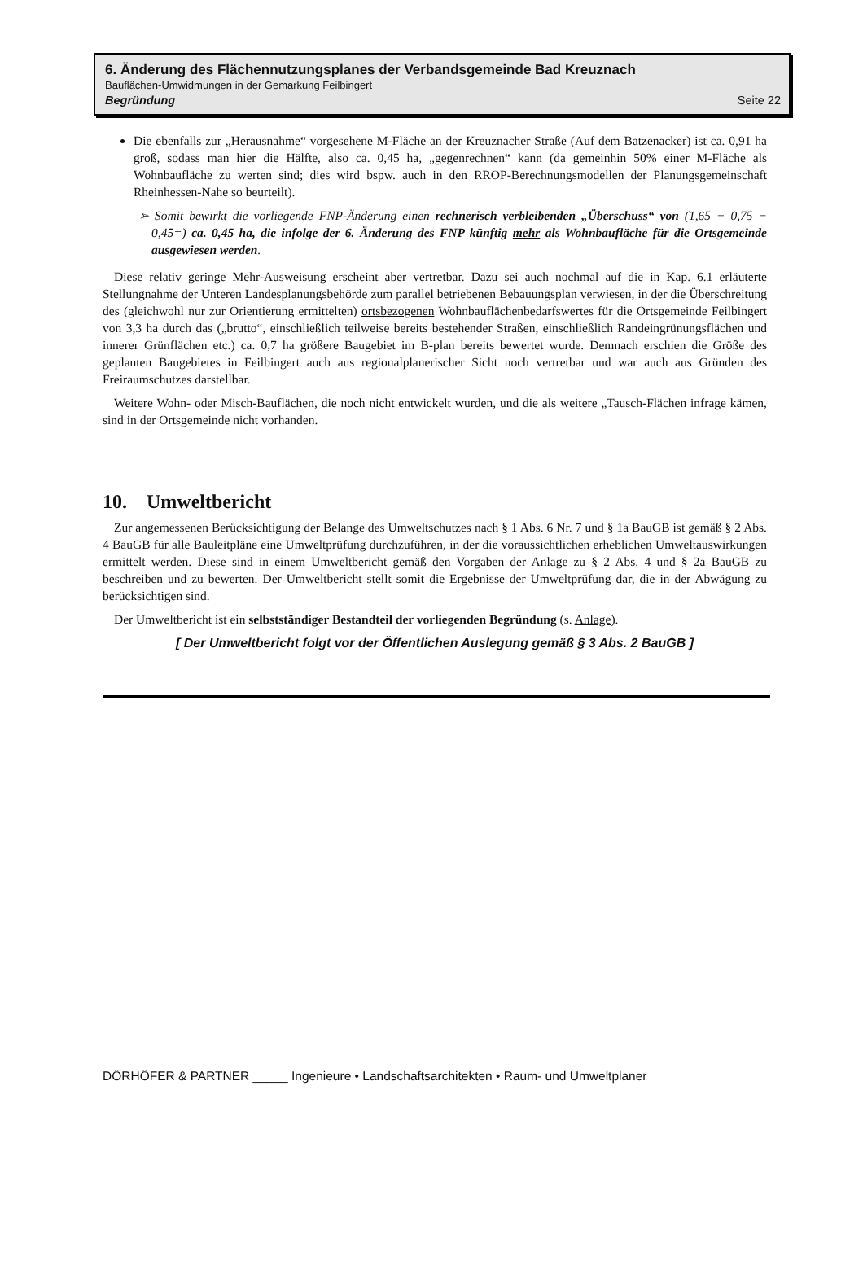6. Änderung des Flächennutzungsplanes der Verbandsgemeinde Bad Kreuznach
Bauflächen-Umwidmungen in der Gemarkung Feilbingert
Begründung Seite 22
Die ebenfalls zur „Herausnahme“ vorgesehene M-Fläche an der Kreuznacher Straße (Auf dem Batzenacker) ist ca. 0,91 ha groß, sodass man hier die Hälfte, also ca. 0,45 ha, „gegenrechnen“ kann (da gemeinhin 50% einer M-Fläche als Wohnbaufläche zu werten sind; dies wird bspw. auch in den RROP-Berechnungsmodellen der Planungsgemeinschaft Rheinhessen-Nahe so beurteilt).
➢ Somit bewirkt die vorliegende FNP-Änderung einen rechnerisch verbleibenden „Überschuss“ von (1,65 − 0,75 − 0,45=) ca. 0,45 ha, die infolge der 6. Änderung des FNP künftig mehr als Wohnbaufläche für die Ortsgemeinde ausgewiesen werden.
Diese relativ geringe Mehr-Ausweisung erscheint aber vertretbar. Dazu sei auch nochmal auf die in Kap. 6.1 erläuterte Stellungnahme der Unteren Landesplanungsbehörde zum parallel betriebenen Bebauungsplan verwiesen, in der die Überschreitung des (gleichwohl nur zur Orientierung ermittelten) ortsbezogenen Wohnbauflächenbedarfswertes für die Ortsgemeinde Feilbingert von 3,3 ha durch das („brutto“, einschließlich teilweise bereits bestehender Straßen, einschließlich Randeingrünungsflächen und innerer Grünflächen etc.) ca. 0,7 ha größere Baugebiet im B-plan bereits bewertet wurde. Demnach erschien die Größe des geplanten Baugebietes in Feilbingert auch aus regionalplanerischer Sicht noch vertretbar und war auch aus Gründen des Freiraumschutzes darstellbar.
Weitere Wohn- oder Misch-Bauflächen, die noch nicht entwickelt wurden, und die als weitere „Tausch-Flächen infrage kämen, sind in der Ortsgemeinde nicht vorhanden.
10. Umweltbericht
Zur angemessenen Berücksichtigung der Belange des Umweltschutzes nach § 1 Abs. 6 Nr. 7 und § 1a BauGB ist gemäß § 2 Abs. 4 BauGB für alle Bauleitpläne eine Umweltprüfung durchzuführen, in der die voraussichtlichen erheblichen Umweltauswirkungen ermittelt werden. Diese sind in einem Umweltbericht gemäß den Vorgaben der Anlage zu § 2 Abs. 4 und § 2a BauGB zu beschreiben und zu bewerten. Der Umweltbericht stellt somit die Ergebnisse der Umweltprüfung dar, die in der Abwägung zu berücksichtigen sind.
Der Umweltbericht ist ein selbstständiger Bestandteil der vorliegenden Begründung (s. Anlage).
[ Der Umweltbericht folgt vor der Öffentlichen Auslegung gemäß § 3 Abs. 2 BauGB ]
DÖRHÖFER & PARTNER _____ Ingenieure • Landschaftsarchitekten • Raum- und Umweltplaner